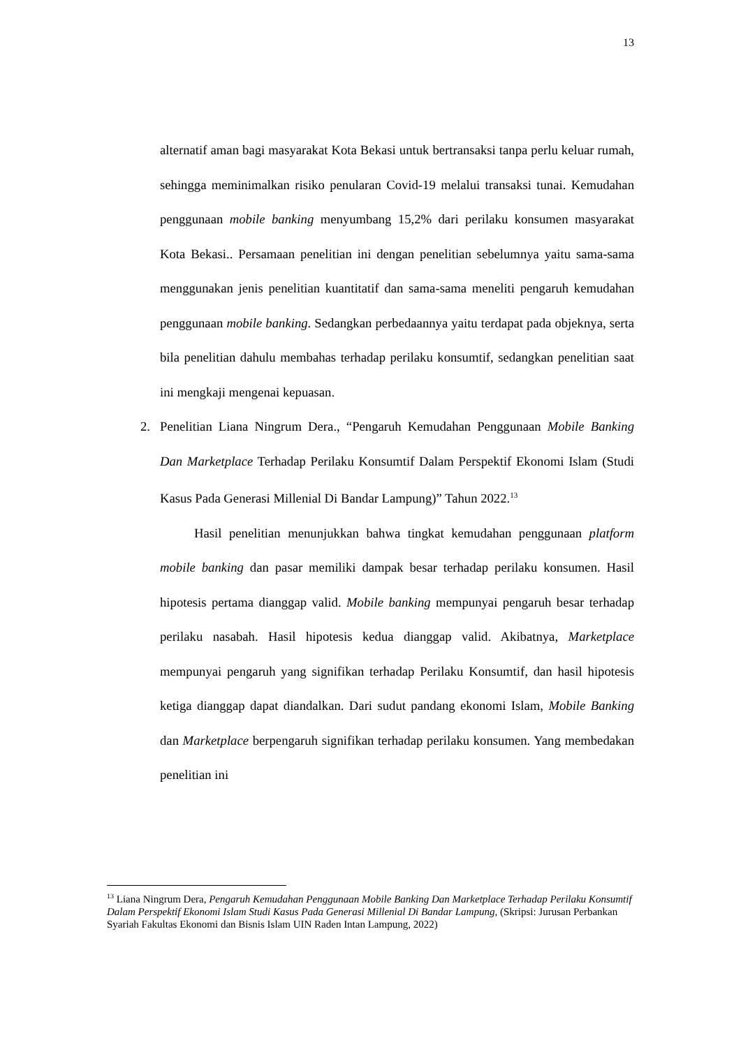13
alternatif aman bagi masyarakat Kota Bekasi untuk bertransaksi tanpa perlu keluar rumah, sehingga meminimalkan risiko penularan Covid-19 melalui transaksi tunai. Kemudahan penggunaan mobile banking menyumbang 15,2% dari perilaku konsumen masyarakat Kota Bekasi.. Persamaan penelitian ini dengan penelitian sebelumnya yaitu sama-sama menggunakan jenis penelitian kuantitatif dan sama-sama meneliti pengaruh kemudahan penggunaan mobile banking. Sedangkan perbedaannya yaitu terdapat pada objeknya, serta bila penelitian dahulu membahas terhadap perilaku konsumtif, sedangkan penelitian saat ini mengkaji mengenai kepuasan.
2. Penelitian Liana Ningrum Dera., “Pengaruh Kemudahan Penggunaan Mobile Banking Dan Marketplace Terhadap Perilaku Konsumtif Dalam Perspektif Ekonomi Islam (Studi Kasus Pada Generasi Millenial Di Bandar Lampung)” Tahun 2022.<sup>13</sup>
Hasil penelitian menunjukkan bahwa tingkat kemudahan penggunaan platform mobile banking dan pasar memiliki dampak besar terhadap perilaku konsumen. Hasil hipotesis pertama dianggap valid. Mobile banking mempunyai pengaruh besar terhadap perilaku nasabah. Hasil hipotesis kedua dianggap valid. Akibatnya, Marketplace mempunyai pengaruh yang signifikan terhadap Perilaku Konsumtif, dan hasil hipotesis ketiga dianggap dapat diandalkan. Dari sudut pandang ekonomi Islam, Mobile Banking dan Marketplace berpengaruh signifikan terhadap perilaku konsumen. Yang membedakan penelitian ini
<sup>13</sup> Liana Ningrum Dera, Pengaruh Kemudahan Penggunaan Mobile Banking Dan Marketplace Terhadap Perilaku Konsumtif Dalam Perspektif Ekonomi Islam Studi Kasus Pada Generasi Millenial Di Bandar Lampung, (Skripsi: Jurusan Perbankan Syariah Fakultas Ekonomi dan Bisnis Islam UIN Raden Intan Lampung, 2022)